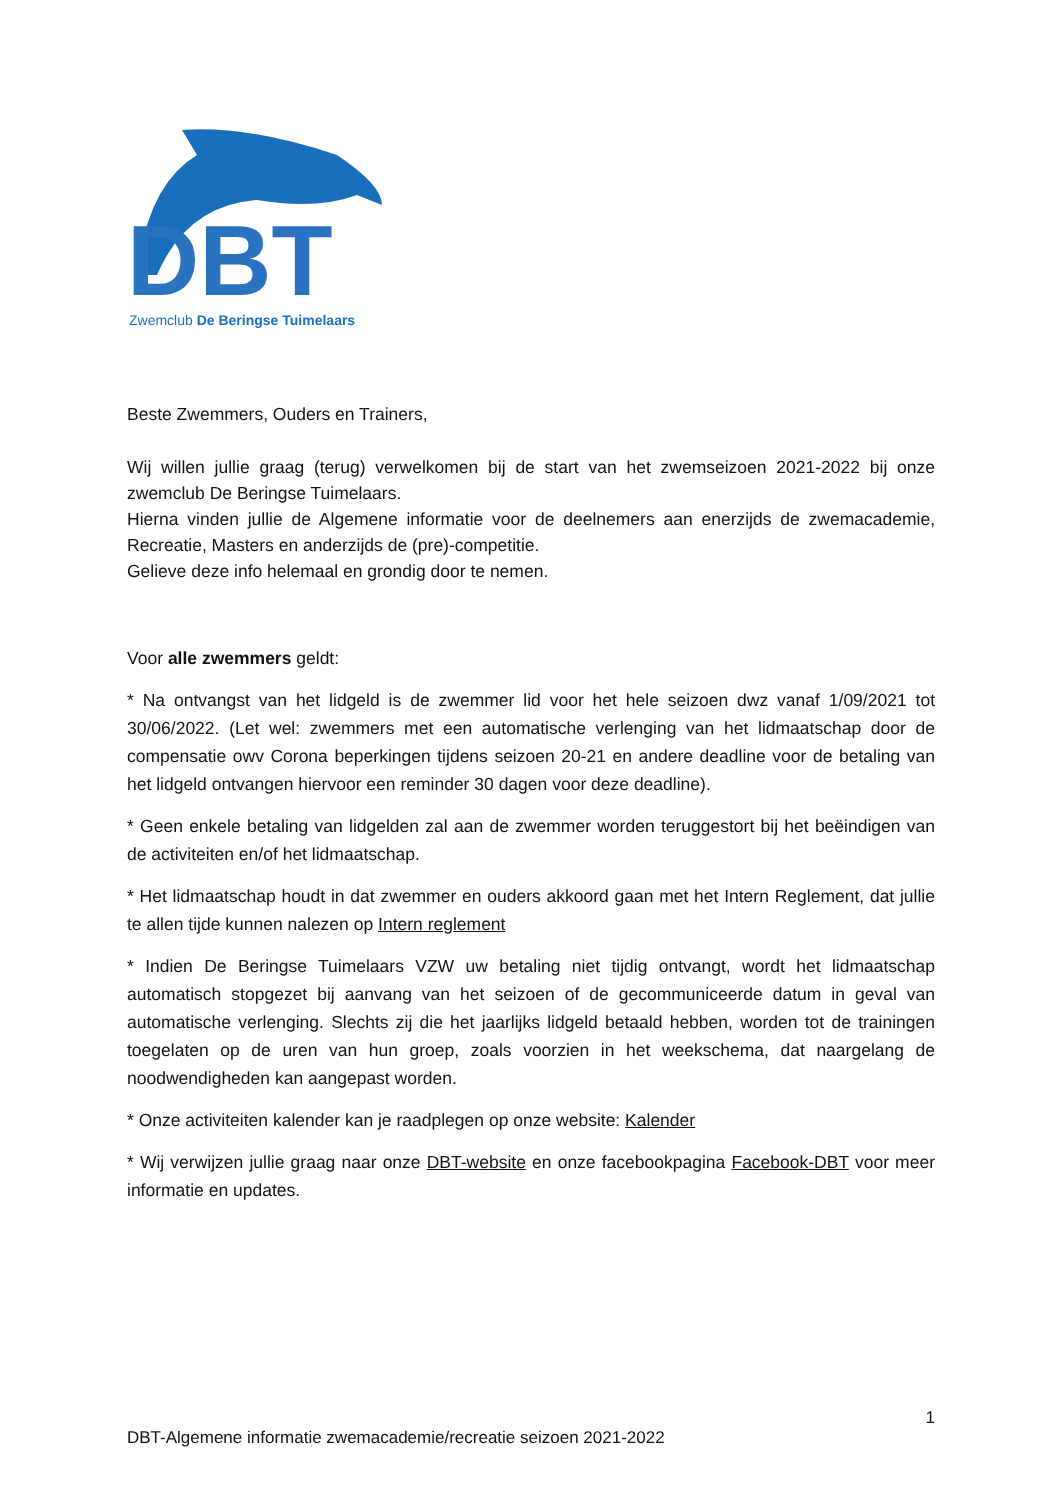DBT
Zwemclub De Beringse Tuimelaars
Beste Zwemmers, Ouders en Trainers,
Wij willen jullie graag (terug) verwelkomen bij de start van het zwemseizoen 2021-2022 bij onze zwemclub De Beringse Tuimelaars.
Hierna vinden jullie de Algemene informatie voor de deelnemers aan enerzijds de zwemacademie, Recreatie, Masters en anderzijds de (pre)-competitie.
Gelieve deze info helemaal en grondig door te nemen.
Voor alle zwemmers geldt:
* Na ontvangst van het lidgeld is de zwemmer lid voor het hele seizoen dwz vanaf 1/09/2021 tot 30/06/2022. (Let wel: zwemmers met een automatische verlenging van het lidmaatschap door de compensatie owv Corona beperkingen tijdens seizoen 20-21 en andere deadline voor de betaling van het lidgeld ontvangen hiervoor een reminder 30 dagen voor deze deadline).
* Geen enkele betaling van lidgelden zal aan de zwemmer worden teruggestort bij het beëindigen van de activiteiten en/of het lidmaatschap.
* Het lidmaatschap houdt in dat zwemmer en ouders akkoord gaan met het Intern Reglement, dat jullie te allen tijde kunnen nalezen op Intern reglement
* Indien De Beringse Tuimelaars VZW uw betaling niet tijdig ontvangt, wordt het lidmaatschap automatisch stopgezet bij aanvang van het seizoen of de gecommuniceerde datum in geval van automatische verlenging. Slechts zij die het jaarlijks lidgeld betaald hebben, worden tot de trainingen toegelaten op de uren van hun groep, zoals voorzien in het weekschema, dat naargelang de noodwendigheden kan aangepast worden.
* Onze activiteiten kalender kan je raadplegen op onze website: Kalender
* Wij verwijzen jullie graag naar onze DBT-website en onze facebookpagina Facebook-DBT voor meer informatie en updates.
1
DBT-Algemene informatie zwemacademie/recreatie seizoen 2021-2022